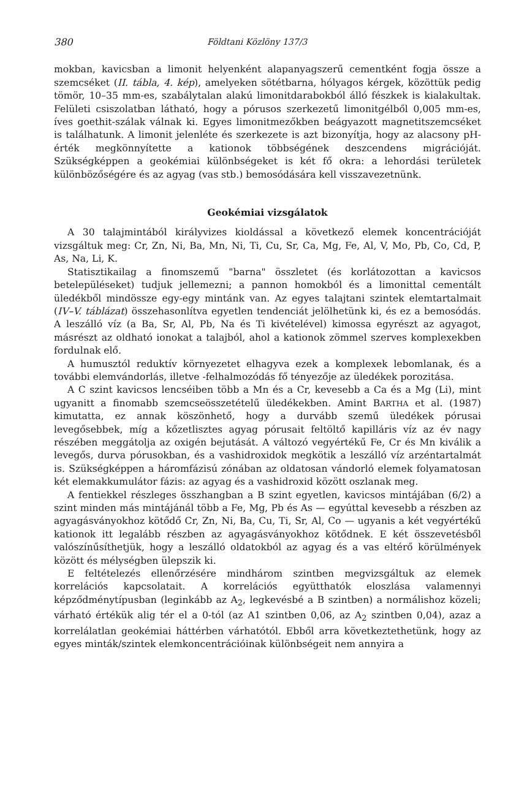380 Földtani Közlöny 137/3
mokban, kavicsban a limonit helyenként alapanyagszerű cementként fogja össze a szemcséket (II. tábla, 4. kép), amelyeken sötétbarna, hólyagos kérgek, közöttük pedig tömör, 10–35 mm-es, szabálytalan alakú limonitdarabokból álló fészkek is kialakultak. Felületi csiszolatban látható, hogy a pórusos szerkezetű limonitgélből 0,005 mm-es, íves goethit-szálak válnak ki. Egyes limonitmezőkben beágyazott magnetitszemcséket is találhatunk. A limonit jelenléte és szerkezete is azt bizonyítja, hogy az alacsony pH-érték megkönnyítette a kationok többségének deszcendens migrációját. Szükségképpen a geokémiai különbségeket is két fő okra: a lehordási területek különbözőségére és az agyag (vas stb.) bemosódására kell visszavezetnünk.
Geokémiai vizsgálatok
A 30 talajmintából királyvizes kioldással a következő elemek koncentrációját vizsgáltuk meg: Cr, Zn, Ni, Ba, Mn, Ni, Ti, Cu, Sr, Ca, Mg, Fe, Al, V, Mo, Pb, Co, Cd, P, As, Na, Li, K.
Statisztikailag a finomszemű "barna" összletet (és korlátozottan a kavicsos betelepüléseket) tudjuk jellemezni; a pannon homokból és a limonittal cementált üledékből mindössze egy-egy mintánk van. Az egyes talajtani szintek elemtartalmait (IV–V. táblázat) összehasonlítva egyetlen tendenciát jelölhetünk ki, és ez a bemosódás. A leszálló víz (a Ba, Sr, Al, Pb, Na és Ti kivételével) kimossa egyrészt az agyagot, másrészt az oldható ionokat a talajból, ahol a kationok zömmel szerves komplexekben fordulnak elő.
A humusztól reduktív környezetet elhagyva ezek a komplexek lebomlanak, és a további elemvándorlás, illetve -felhalmozódás fő tényezője az üledékek porozitása.
A C szint kavicsos lencséiben több a Mn és a Cr, kevesebb a Ca és a Mg (Li), mint ugyanitt a finomabb szemcseösszetételű üledékekben. Amint BARTHA et al. (1987) kimutatta, ez annak köszönhető, hogy a durvább szemű üledékek pórusai levegősebbek, míg a kőzetlisztes agyag pórusait feltöltő kapilláris víz az év nagy részében meggátolja az oxigén bejutását. A változó vegyértékű Fe, Cr és Mn kiválik a levegős, durva pórusokban, és a vashidroxidok megkötik a leszálló víz arzéntartalmát is. Szükségképpen a háromfázisú zónában az oldatosan vándorló elemek folyamatosan két elemakkumulátor fázis: az agyag és a vashidroxid között oszlanak meg.
A fentiekkel részleges összhangban a B szint egyetlen, kavicsos mintájában (6/2) a szint minden más mintájánál több a Fe, Mg, Pb és As — egyúttal kevesebb a részben az agyagásványokhoz kötődő Cr, Zn, Ni, Ba, Cu, Ti, Sr, Al, Co — ugyanis a két vegyértékű kationok itt legalább részben az agyagásványokhoz kötődnek. E két összevetésből valószínűsíthetjük, hogy a leszálló oldatokból az agyag és a vas eltérő körülmények között és mélységben ülepszik ki.
E feltételezés ellenőrzésére mindhárom szintben megvizsgáltuk az elemek korrelációs kapcsolatait. A korrelációs együtthatók eloszlása valamennyi képződménytípusban (leginkább az A<sub>2</sub>, legkevésbé a B szintben) a normálishoz közeli; várható értékük alig tér el a 0-tól (az A1 szintben 0,06, az A<sub>2</sub> szintben 0,04), azaz a korrelálatlan geokémiai háttérben várhatótól. Ebből arra következtethetünk, hogy az egyes minták/szintek elemkoncentrációinak különbségeit nem annyira a